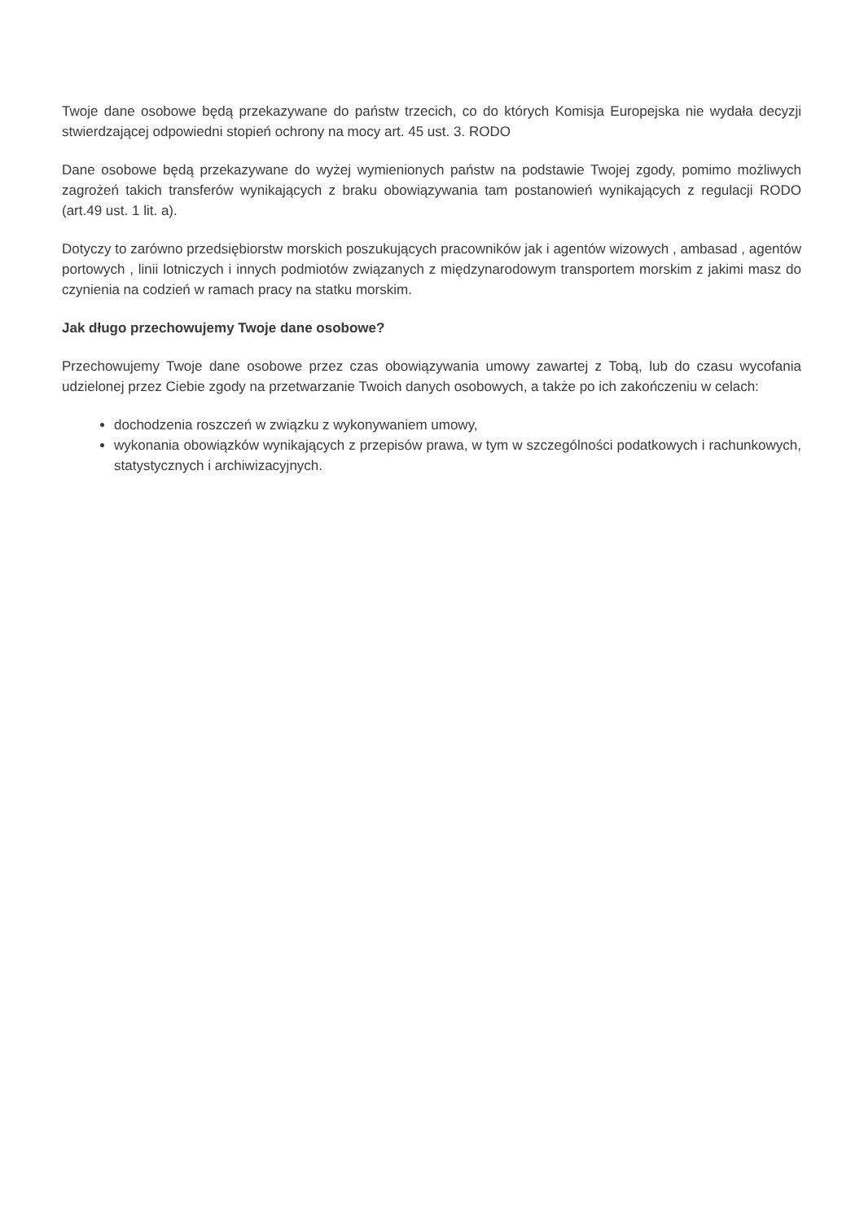Twoje dane osobowe będą przekazywane do państw trzecich, co do których Komisja Europejska nie wydała decyzji stwierdzającej odpowiedni stopień ochrony na mocy art. 45 ust. 3. RODO
Dane osobowe będą przekazywane do wyżej wymienionych państw na podstawie Twojej zgody, pomimo możliwych zagrożeń takich transferów wynikających z braku obowiązywania tam postanowień wynikających z regulacji RODO (art.49 ust. 1 lit. a).
Dotyczy to zarówno przedsiębiorstw morskich poszukujących pracowników jak i agentów wizowych , ambasad , agentów portowych , linii lotniczych i innych podmiotów związanych z międzynarodowym transportem morskim z jakimi masz do czynienia na codzień w ramach pracy na statku morskim.
Jak długo przechowujemy Twoje dane osobowe?
Przechowujemy Twoje dane osobowe przez czas obowiązywania umowy zawartej z Tobą, lub do czasu wycofania udzielonej przez Ciebie zgody na przetwarzanie Twoich danych osobowych, a także po ich zakończeniu w celach:
dochodzenia roszczeń w związku z wykonywaniem umowy,
wykonania obowiązków wynikających z przepisów prawa, w tym w szczególności podatkowych i rachunkowych, statystycznych i archiwizacyjnych.